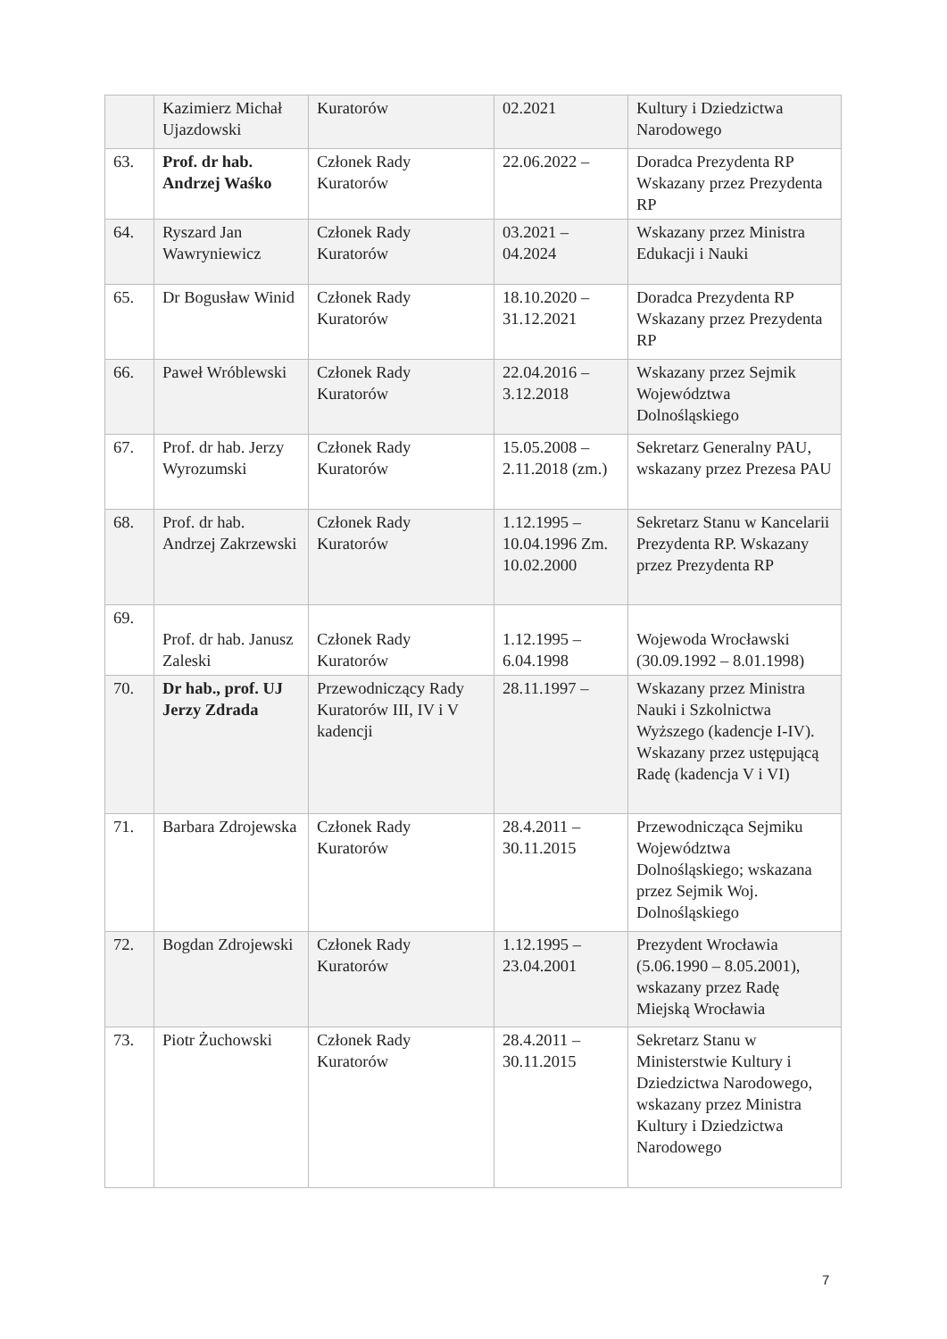| | Kazimierz Michał Ujazdowski | Kuratorów | 02.2021 | Kultury i Dziedzictwa Narodowego |
| 63. | Prof. dr hab. Andrzej Waśko | Członek Rady Kuratorów | 22.06.2022 – | Doradca Prezydenta RP Wskazany przez Prezydenta RP |
| 64. | Ryszard Jan Wawryniewicz | Członek Rady Kuratorów | 03.2021 – 04.2024 | Wskazany przez Ministra Edukacji i Nauki |
| 65. | Dr Bogusław Winid | Członek Rady Kuratorów | 18.10.2020 – 31.12.2021 | Doradca Prezydenta RP Wskazany przez Prezydenta RP |
| 66. | Paweł Wróblewski | Członek Rady Kuratorów | 22.04.2016 – 3.12.2018 | Wskazany przez Sejmik Województwa Dolnośląskiego |
| 67. | Prof. dr hab. Jerzy Wyrozumski | Członek Rady Kuratorów | 15.05.2008 – 2.11.2018 (zm.) | Sekretarz Generalny PAU, wskazany przez Prezesa PAU |
| 68. | Prof. dr hab. Andrzej Zakrzewski | Członek Rady Kuratorów | 1.12.1995 – 10.04.1996 Zm. 10.02.2000 | Sekretarz Stanu w Kancelarii Prezydenta RP. Wskazany przez Prezydenta RP |
| 69. | Prof. dr hab. Janusz Zaleski | Członek Rady Kuratorów | 1.12.1995 – 6.04.1998 | Wojewoda Wrocławski (30.09.1992 – 8.01.1998) |
| 70. | Dr hab., prof. UJ Jerzy Zdrada | Przewodniczący Rady Kuratorów III, IV i V kadencji | 28.11.1997 – | Wskazany przez Ministra Nauki i Szkolnictwa Wyższego (kadencje I-IV). Wskazany przez ustępującą Radę (kadencja V i VI) |
| 71. | Barbara Zdrojewska | Członek Rady Kuratorów | 28.4.2011 – 30.11.2015 | Przewodnicząca Sejmiku Województwa Dolnośląskiego; wskazana przez Sejmik Woj. Dolnośląskiego |
| 72. | Bogdan Zdrojewski | Członek Rady Kuratorów | 1.12.1995 – 23.04.2001 | Prezydent Wrocławia (5.06.1990 – 8.05.2001), wskazany przez Radę Miejską Wrocławia |
| 73. | Piotr Żuchowski | Członek Rady Kuratorów | 28.4.2011 – 30.11.2015 | Sekretarz Stanu w Ministerstwie Kultury i Dziedzictwa Narodowego, wskazany przez Ministra Kultury i Dziedzictwa Narodowego |
7